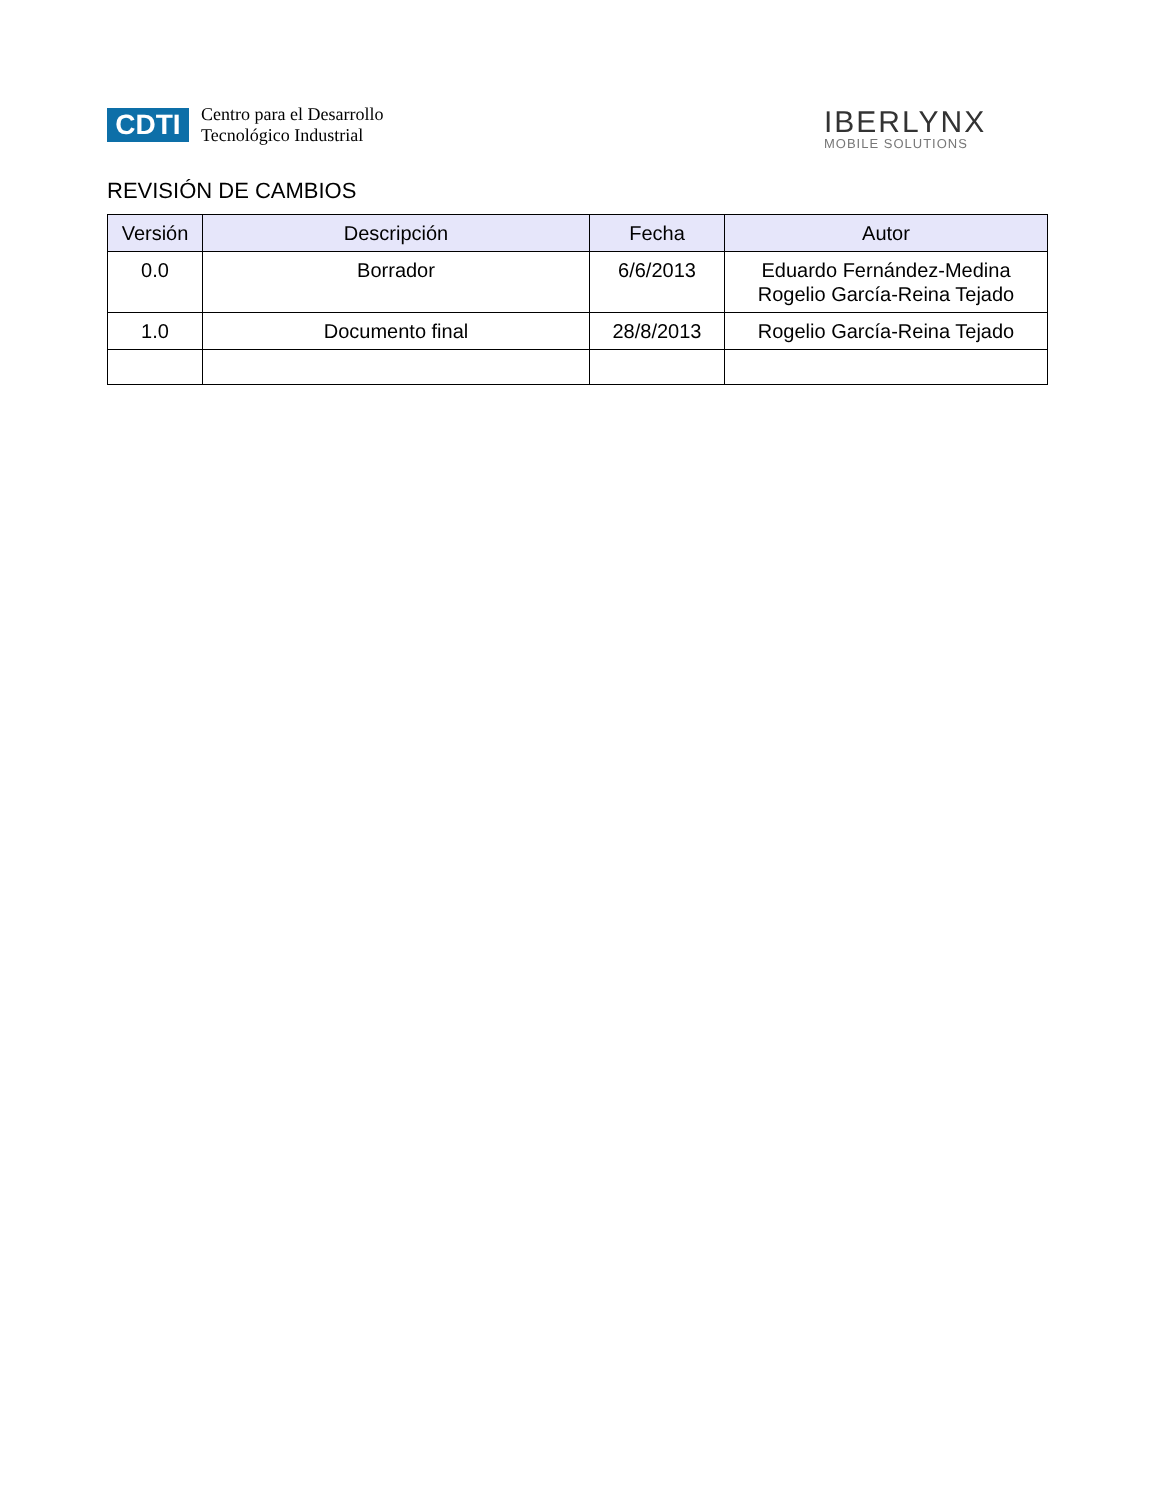CDTI
Centro para el Desarrollo
Tecnológico Industrial
IBERLYNX
MOBILE SOLUTIONS
REVISIÓN DE CAMBIOS
| Versión | Descripción | Fecha | Autor |
| --- | --- | --- | --- |
| 0.0 | Borrador | 6/6/2013 | Eduardo Fernández-Medina Rogelio García-Reina Tejado |
| 1.0 | Documento final | 28/8/2013 | Rogelio García-Reina Tejado |